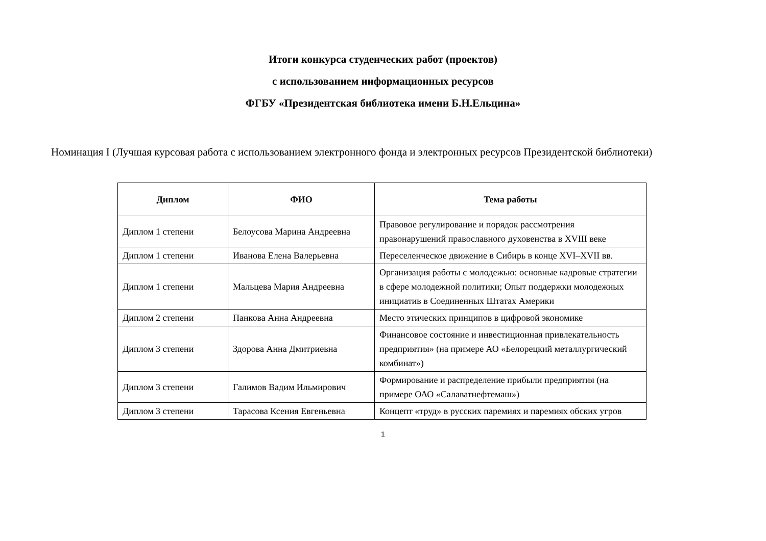Итоги конкурса студенческих работ (проектов)
с использованием информационных ресурсов
ФГБУ «Президентская библиотека имени Б.Н.Ельцина»
Номинация I (Лучшая курсовая работа с использованием электронного фонда и электронных ресурсов Президентской библиотеки)
| Диплом | ФИО | Тема работы |
| --- | --- | --- |
| Диплом 1 степени | Белоусова Марина Андреевна | Правовое регулирование и порядок рассмотрения правонарушений православного духовенства в XVIII веке |
| Диплом 1 степени | Иванова Елена Валерьевна | Переселенческое движение в Сибирь в конце XVI–XVII вв. |
| Диплом 1 степени | Мальцева Мария Андреевна | Организация работы с молодежью: основные кадровые стратегии в сфере молодежной политики; Опыт поддержки молодежных инициатив в Соединенных Штатах Америки |
| Диплом 2 степени | Панкова Анна Андреевна | Место этических принципов в цифровой экономике |
| Диплом 3 степени | Здорова Анна Дмитриевна | Финансовое состояние и инвестиционная привлекательность предприятия» (на примере АО «Белорецкий металлургический комбинат») |
| Диплом 3 степени | Галимов Вадим Ильмирович | Формирование и распределение прибыли предприятия (на примере ОАО «Салаватнефтемаш») |
| Диплом 3 степени | Тарасова Ксения Евгеньевна | Концепт «труд» в русских паремиях и паремиях обских угров |
1